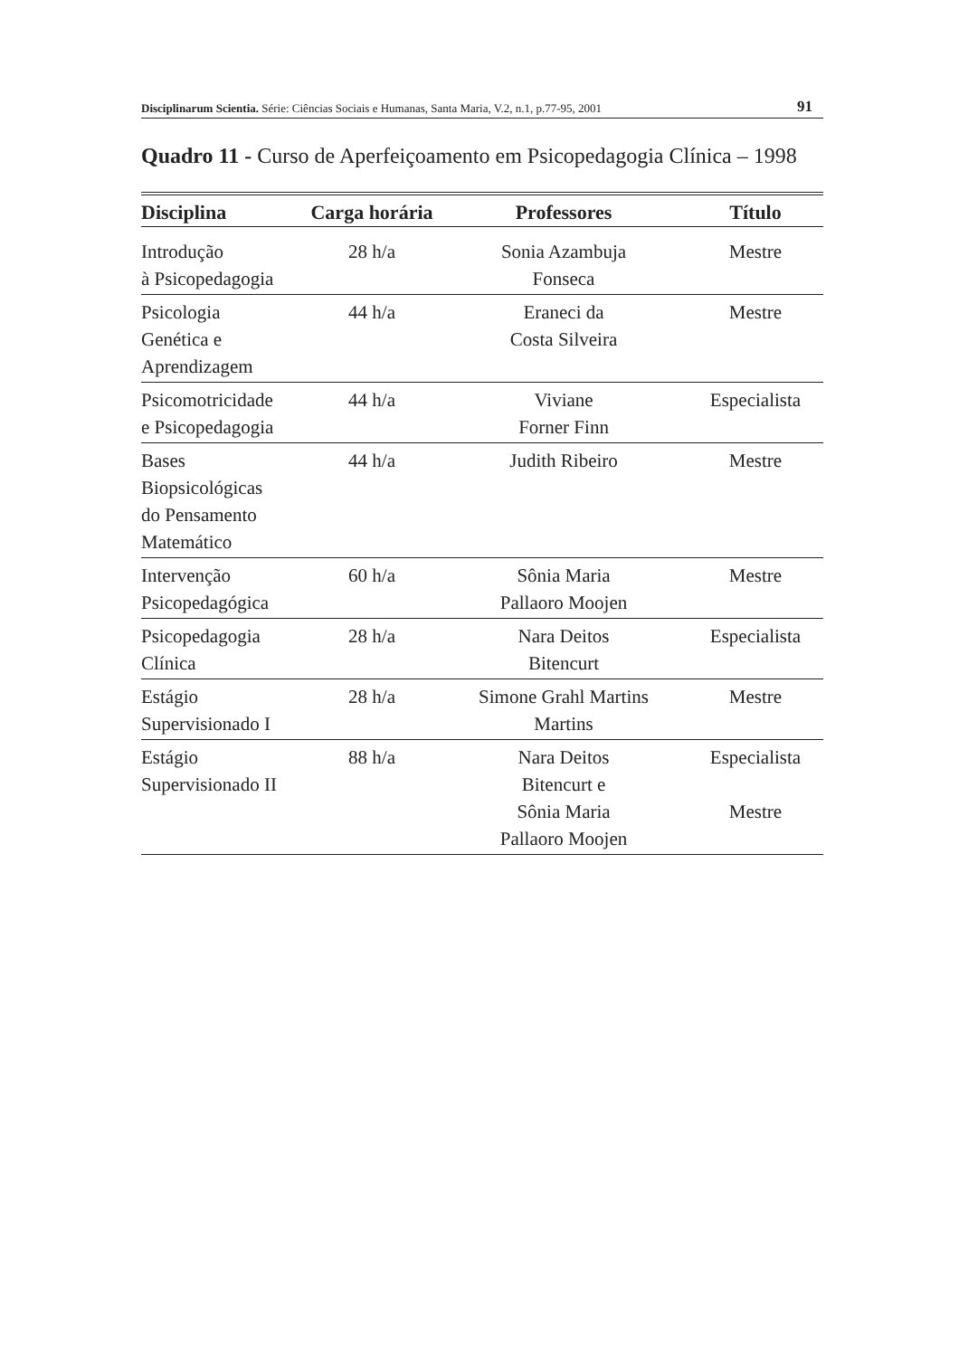Disciplinarum Scientia. Série: Ciências Sociais e Humanas, Santa Maria, V.2, n.1, p.77-95, 2001 91
Quadro 11 - Curso de Aperfeiçoamento em Psicopedagogia Clínica – 1998
| Disciplina | Carga horária | Professores | Título |
| --- | --- | --- | --- |
| Introdução à Psicopedagogia | 28 h/a | Sonia Azambuja Fonseca | Mestre |
| Psicologia Genética e Aprendizagem | 44 h/a | Eraneci da Costa Silveira | Mestre |
| Psicomotricidade e Psicopedagogia | 44 h/a | Viviane Forner Finn | Especialista |
| Bases Biopsicológicas do Pensamento Matemático | 44 h/a | Judith Ribeiro | Mestre |
| Intervenção Psicopedagógica | 60 h/a | Sônia Maria Pallaoro Moojen | Mestre |
| Psicopedagogia Clínica | 28 h/a | Nara Deitos Bitencurt | Especialista |
| Estágio Supervisionado I | 28 h/a | Simone Grahl Martins Martins | Mestre |
| Estágio Supervisionado II | 88 h/a | Nara Deitos Bitencurt e Sônia Maria Pallaoro Moojen | Especialista Mestre |